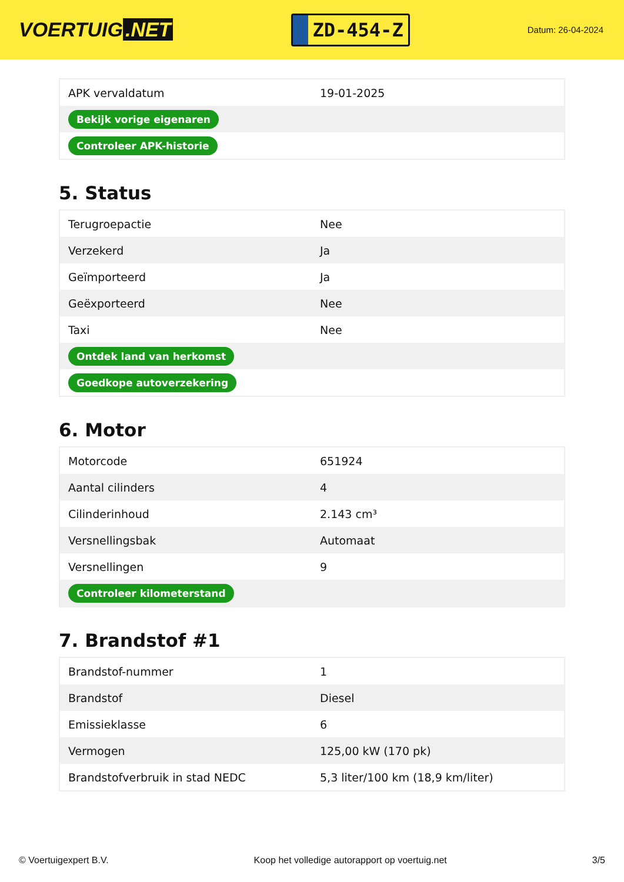VOERTUIG.NET
ZD-454-Z
Datum: 26-04-2024
| APK vervaldatum | 19-01-2025 |
| Bekijk vorige eigenaren | |
| Controleer APK-historie | |
5. Status
| Terugroepactie | Nee |
| Verzekerd | Ja |
| Geïmporteerd | Ja |
| Geëxporteerd | Nee |
| Taxi | Nee |
| Ontdek land van herkomst | |
| Goedkope autoverzekering | |
6. Motor
| Motorcode | 651924 |
| Aantal cilinders | 4 |
| Cilinderinhoud | 2.143 cm³ |
| Versnellingsbak | Automaat |
| Versnellingen | 9 |
| Controleer kilometerstand | |
7. Brandstof #1
| Brandstof-nummer | 1 |
| Brandstof | Diesel |
| Emissieklasse | 6 |
| Vermogen | 125,00 kW (170 pk) |
| Brandstofverbruik in stad NEDC | 5,3 liter/100 km (18,9 km/liter) |
© Voertuigexpert B.V. Koop het volledige autorapport op voertuig.net 3/5